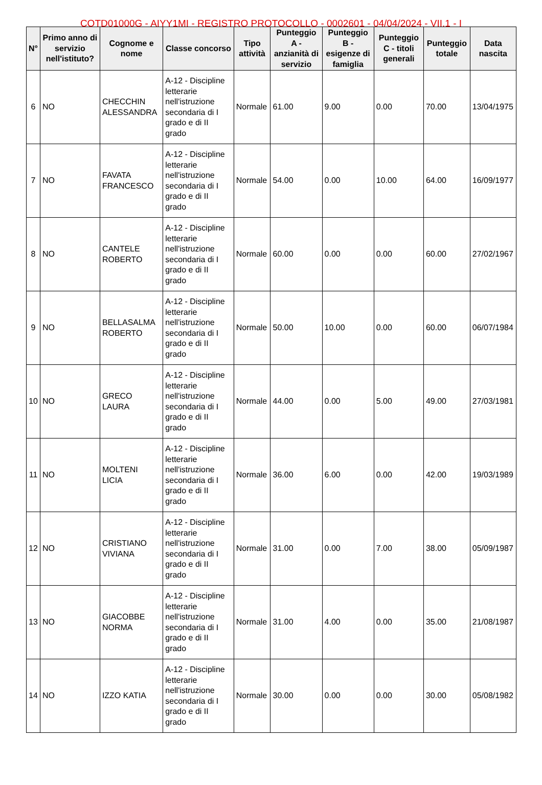COTD01000G - AIYY1MI - REGISTRO PROTOCOLLO - 0002601 - 04/04/2024 - VII.1 - I
| N° | Primo anno di servizio nell'istituto? | Cognome e nome | Classe concorso | Tipo attività | Punteggio A - anzianità di servizio | Punteggio B - esigenze di famiglia | Punteggio C - titoli generali | Punteggio totale | Data nascita |
| --- | --- | --- | --- | --- | --- | --- | --- | --- | --- |
| 6 | NO | CHECCHIN ALESSANDRA | A-12 - Discipline letterarie nell'istruzione secondaria di I grado e di II grado | Normale | 61.00 | 9.00 | 0.00 | 70.00 | 13/04/1975 |
| 7 | NO | FAVATA FRANCESCO | A-12 - Discipline letterarie nell'istruzione secondaria di I grado e di II grado | Normale | 54.00 | 0.00 | 10.00 | 64.00 | 16/09/1977 |
| 8 | NO | CANTELE ROBERTO | A-12 - Discipline letterarie nell'istruzione secondaria di I grado e di II grado | Normale | 60.00 | 0.00 | 0.00 | 60.00 | 27/02/1967 |
| 9 | NO | BELLASALMA ROBERTO | A-12 - Discipline letterarie nell'istruzione secondaria di I grado e di II grado | Normale | 50.00 | 10.00 | 0.00 | 60.00 | 06/07/1984 |
| 10 | NO | GRECO LAURA | A-12 - Discipline letterarie nell'istruzione secondaria di I grado e di II grado | Normale | 44.00 | 0.00 | 5.00 | 49.00 | 27/03/1981 |
| 11 | NO | MOLTENI LICIA | A-12 - Discipline letterarie nell'istruzione secondaria di I grado e di II grado | Normale | 36.00 | 6.00 | 0.00 | 42.00 | 19/03/1989 |
| 12 | NO | CRISTIANO VIVIANA | A-12 - Discipline letterarie nell'istruzione secondaria di I grado e di II grado | Normale | 31.00 | 0.00 | 7.00 | 38.00 | 05/09/1987 |
| 13 | NO | GIACOBBE NORMA | A-12 - Discipline letterarie nell'istruzione secondaria di I grado e di II grado | Normale | 31.00 | 4.00 | 0.00 | 35.00 | 21/08/1987 |
| 14 | NO | IZZO KATIA | A-12 - Discipline letterarie nell'istruzione secondaria di I grado e di II grado | Normale | 30.00 | 0.00 | 0.00 | 30.00 | 05/08/1982 |